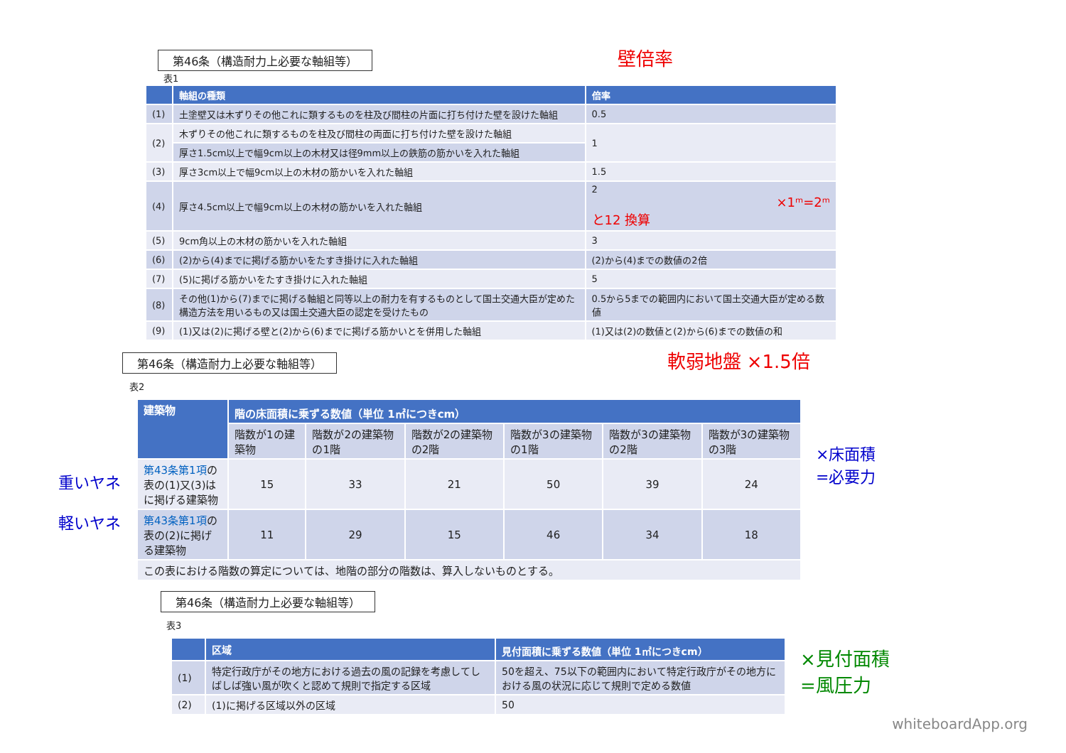第46条（構造耐力上必要な軸組等）
壁倍率
表1
| | 軸組の種類 | 倍率 |
| --- | --- | --- |
| (1) | 土塗壁又は木ずりその他これに類するものを柱及び間柱の片面に打ち付けた壁を設けた軸組 | 0.5 |
| (2) | 木ずりその他これに類するものを柱及び間柱の両面に打ち付けた壁を設けた軸組 | 1 |
| | 厚さ1.5cm以上で幅9cm以上の木材又は径9mm以上の鉄筋の筋かいを入れた軸組 | |
| (3) | 厚さ3cm以上で幅9cm以上の木材の筋かいを入れた軸組 | 1.5 |
| (4) | 厚さ4.5cm以上で幅9cm以上の木材の筋かいを入れた軸組 | 2 ×1ᵐ=2ᵐと12 換算 |
| (5) | 9cm角以上の木材の筋かいを入れた軸組 | 3 |
| (6) | (2)から(4)までに掲げる筋かいをたすき掛けに入れた軸組 | (2)から(4)までの数値の2倍 |
| (7) | (5)に掲げる筋かいをたすき掛けに入れた軸組 | 5 |
| (8) | その他(1)から(7)までに掲げる軸組と同等以上の耐力を有するものとして国土交通大臣が定めた構造方法を用いるもの又は国土交通大臣の認定を受けたもの | 0.5から5までの範囲内において国土交通大臣が定める数値 |
| (9) | (1)又は(2)に掲げる壁と(2)から(6)までに掲げる筋かいとを併用した軸組 | (1)又は(2)の数値と(2)から(6)までの数値の和 |
第46条（構造耐力上必要な軸組等）
軟弱地盤 ×1.5倍
表2
重いヤネ
軽いヤネ
| 建築物 | 階の床面積に乗ずる数値（単位 1㎡につきcm） | | | | | |
| --- | --- | --- | --- | --- | --- | --- |
| | 階数が1の建築物 | 階数が2の建築物の1階 | 階数が2の建築物の2階 | 階数が3の建築物の1階 | 階数が3の建築物の2階 | 階数が3の建築物の3階 |
| 第43条第1項 の表の(1)又(3)はに掲げる建築物 | 15 | 33 | 21 | 50 | 39 | 24 |
| 第43条第1項 の表の(2)に掲げる建築物 | 11 | 29 | 15 | 46 | 34 | 18 |
| この表における階数の算定については、地階の部分の階数は、算入しないものとする。 | | | | | | |
×床面積
=必要力
第46条（構造耐力上必要な軸組等）
表3
| | 区域 | 見付面積に乗ずる数値（単位 1㎡につきcm） |
| --- | --- | --- |
| (1) | 特定行政庁がその地方における過去の風の記録を考慮してしばしば強い風が吹くと認めて規則で指定する区域 | 50を超え、75以下の範囲内において特定行政庁がその地方における風の状況に応じて規則で定める数値 |
| (2) | (1)に掲げる区域以外の区域 | 50 |
×見付面積=風圧力 whiteboardApp.org